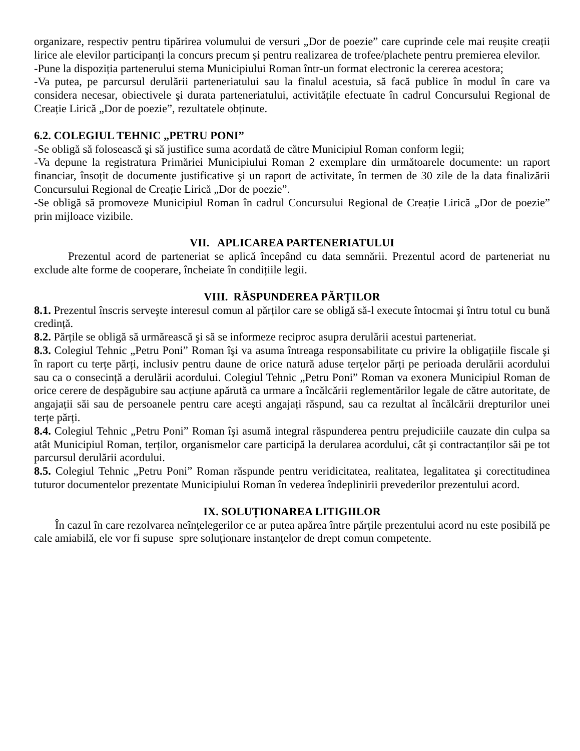organizare, respectiv pentru tipărirea volumului de versuri „Dor de poezie” care cuprinde cele mai reușite creații lirice ale elevilor participanți la concurs precum și pentru realizarea de trofee/plachete pentru premierea elevilor.
-Pune la dispoziția partenerului stema Municipiului Roman într-un format electronic la cererea acestora;
-Va putea, pe parcursul derulării parteneriatului sau la finalul acestuia, să facă publice în modul în care va considera necesar, obiectivele şi durata parteneriatului, activitățile efectuate în cadrul Concursului Regional de Creație Lirică „Dor de poezie”, rezultatele obținute.
6.2. COLEGIUL TEHNIC „PETRU PONI”
-Se obligă să folosească şi să justifice suma acordată de către Municipiul Roman conform legii;
-Va depune la registratura Primăriei Municipiului Roman 2 exemplare din următoarele documente: un raport financiar, însoțit de documente justificative şi un raport de activitate, în termen de 30 zile de la data finalizării Concursului Regional de Creație Lirică „Dor de poezie”.
-Se obligă să promoveze Municipiul Roman în cadrul Concursului Regional de Creație Lirică „Dor de poezie” prin mijloace vizibile.
VII. APLICAREA PARTENERIATULUI
Prezentul acord de parteneriat se aplică începând cu data semnării. Prezentul acord de parteneriat nu exclude alte forme de cooperare, încheiate în condițiile legii.
VIII. RĂSPUNDEREA PĂRȚILOR
8.1. Prezentul înscris serveşte interesul comun al părților care se obligă să-l execute întocmai şi întru totul cu bună credință.
8.2. Părțile se obligă să urmărească şi să se informeze reciproc asupra derulării acestui parteneriat.
8.3. Colegiul Tehnic „Petru Poni” Roman îşi va asuma întreaga responsabilitate cu privire la obligațiile fiscale şi în raport cu terțe părți, inclusiv pentru daune de orice natură aduse terțelor părți pe perioada derulării acordului sau ca o consecință a derulării acordului. Colegiul Tehnic „Petru Poni” Roman va exonera Municipiul Roman de orice cerere de despăgubire sau acțiune apărută ca urmare a încălcării reglementărilor legale de către autoritate, de angajații săi sau de persoanele pentru care aceşti angajați răspund, sau ca rezultat al încălcării drepturilor unei terțe părți.
8.4. Colegiul Tehnic „Petru Poni” Roman îşi asumă integral răspunderea pentru prejudiciile cauzate din culpa sa atât Municipiul Roman, terților, organismelor care participă la derularea acordului, cât şi contractanților săi pe tot parcursul derulării acordului.
8.5. Colegiul Tehnic „Petru Poni” Roman răspunde pentru veridicitatea, realitatea, legalitatea şi corectitudinea tuturor documentelor prezentate Municipiului Roman în vederea îndeplinirii prevederilor prezentului acord.
IX. SOLUȚIONAREA LITIGIILOR
În cazul în care rezolvarea neînțelegerilor ce ar putea apărea între părțile prezentului acord nu este posibilă pe cale amiabilă, ele vor fi supuse spre soluționare instanțelor de drept comun competente.